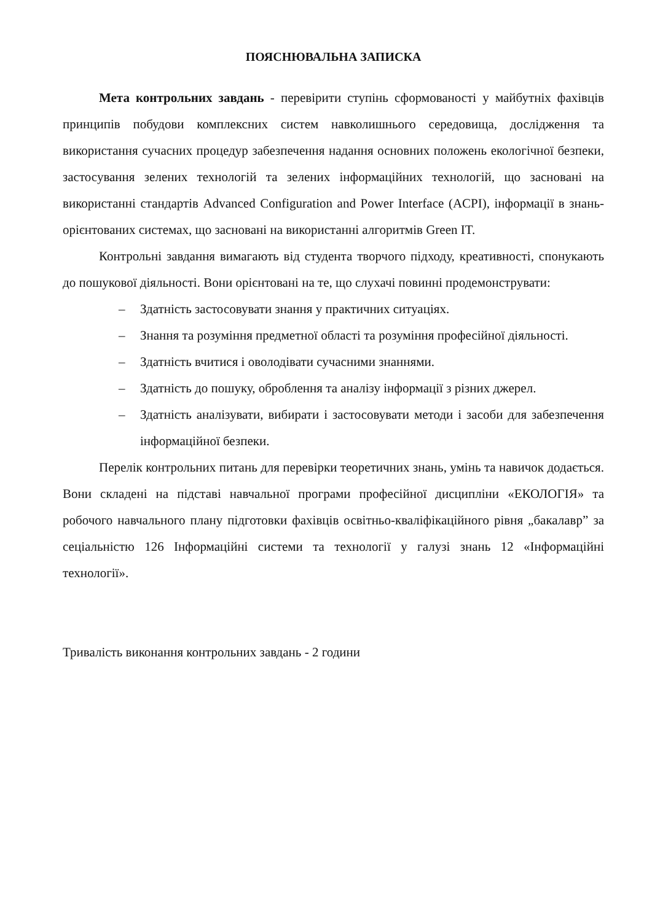ПОЯСНЮВАЛЬНА ЗАПИСКА
Мета контрольних завдань - перевірити ступінь сформованості у майбутніх фахівців принципів побудови комплексних систем навколишнього середовища, дослідження та використання сучасних процедур забезпечення надання основних положень екологічної безпеки, застосування зелених технологій та зелених інформаційних технологій, що засновані на використанні стандартів Advanced Configuration and Power Interface (ACPI), інформації в знань-орієнтованих системах, що засновані на використанні алгоритмів Green IT.
Контрольні завдання вимагають від студента творчого підходу, креативності, спонукають до пошукової діяльності. Вони орієнтовані на те, що слухачі повинні продемонструвати:
– Здатність застосовувати знання у практичних ситуаціях.
– Знання та розуміння предметної області та розуміння професійної діяльності.
– Здатність вчитися і оволодівати сучасними знаннями.
– Здатність до пошуку, оброблення та аналізу інформації з різних джерел.
– Здатність аналізувати, вибирати і застосовувати методи і засоби для забезпечення інформаційної безпеки.
Перелік контрольних питань для перевірки теоретичних знань, умінь та навичок додається. Вони складені на підставі навчальної програми професійної дисципліни «ЕКОЛОГІЯ» та робочого навчального плану підготовки фахівців освітньо-кваліфікаційного рівня „бакалавр” за сеціальністю 126 Інформаційні системи та технології у галузі знань 12 «Інформаційні технології».
Тривалість виконання контрольних завдань - 2 години